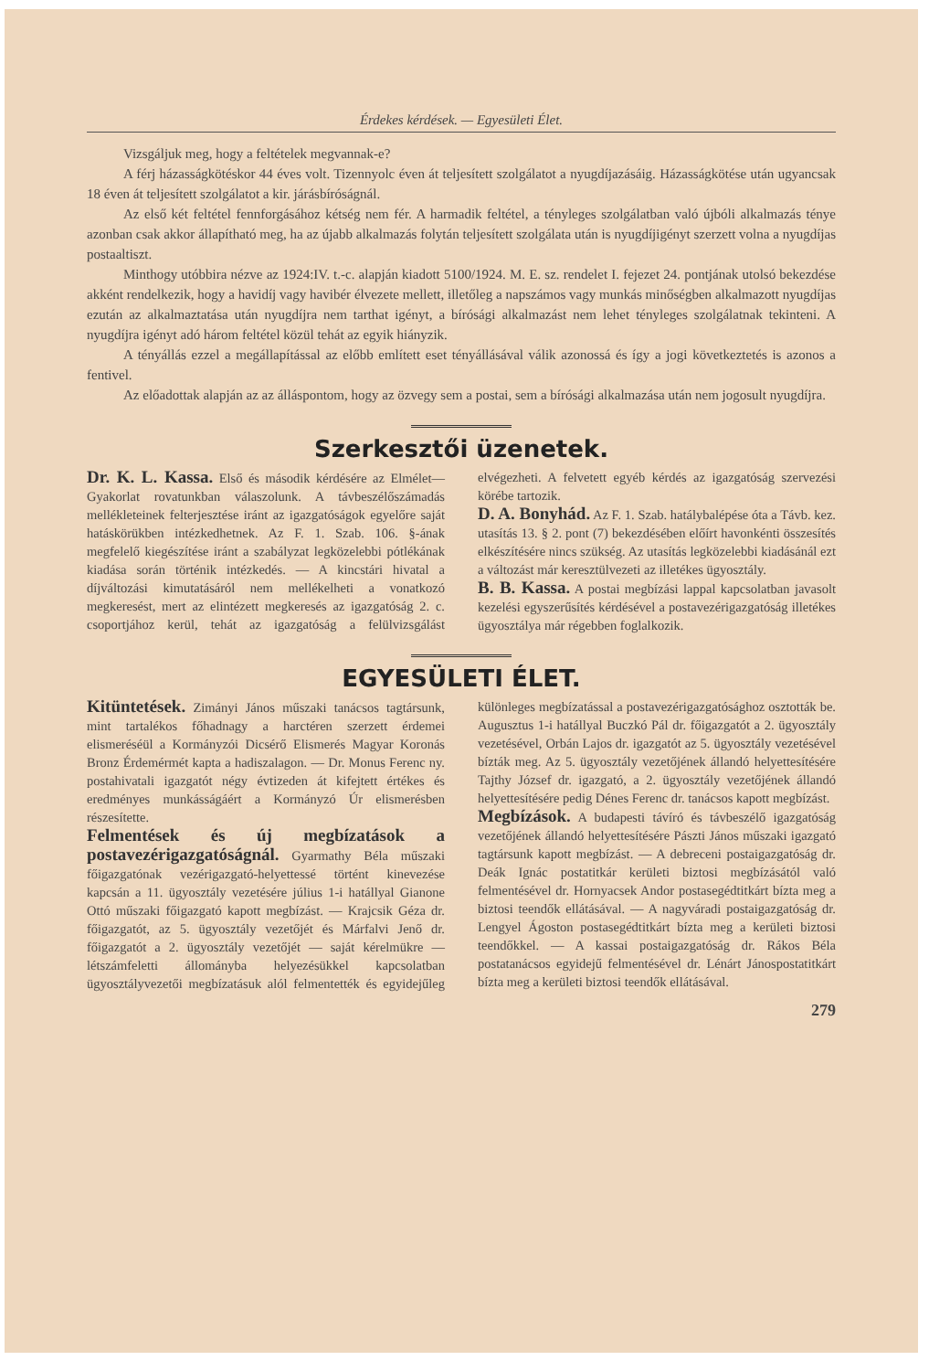Érdekes kérdések. — Egyesületi Élet.
Vizsgáljuk meg, hogy a feltételek megvannak-e?
A férj házasságkötéskor 44 éves volt. Tizennyolc éven át teljesített szolgálatot a nyugdíjazásáig. Házasságkötése után ugyancsak 18 éven át teljesített szolgálatot a kir. járásbíróságnál.
Az első két feltétel fennforgásához kétség nem fér. A harmadik feltétel, a tényleges szolgálatban való újbóli alkalmazás ténye azonban csak akkor állapítható meg, ha az újabb alkalmazás folytán teljesített szolgálata után is nyugdíjigényt szerzett volna a nyugdíjas postaaltiszt.
Minthogy utóbbira nézve az 1924:IV. t.-c. alapján kiadott 5100/1924. M. E. sz. rendelet I. fejezet 24. pontjának utolsó bekezdése akként rendelkezik, hogy a havidíj vagy havibér élvezete mellett, illetőleg a napszámos vagy munkás minőségben alkalmazott nyugdíjas ezután az alkalmaztatása után nyugdíjra nem tarthat igényt, a bírósági alkalmazást nem lehet tényleges szolgálatnak tekinteni. A nyugdíjra igényt adó három feltétel közül tehát az egyik hiányzik.
A tényállás ezzel a megállapítással az előbb említett eset tényállásával válik azonossá és így a jogi következtetés is azonos a fentivel.
Az előadottak alapján az az álláspontom, hogy az özvegy sem a postai, sem a bírósági alkalmazása után nem jogosult nyugdíjra.
Szerkesztői üzenetek.
Dr. K. L. Kassa. Első és második kérdésére az Elmélet—Gyakorlat rovatunkban válaszolunk. A távbeszélőszámadás mellékleteinek felterjesztése iránt az igazgatóságok egyelőre saját hatáskörükben intézkedhetnek. Az F. 1. Szab. 106. §-ának megfelelő kiegészítése iránt a szabályzat legközelebbi pótlékának kiadása során történik intézkedés. — A kincstári hivatal a díjváltozási kimutatásáról nem mellékelheti a vonatkozó megkeresést, mert az elintézett megkeresés az igazgatóság 2. c. csoportjához kerül, tehát az igazgatóság a felülvizsgálást elvégezheti. A felvetett egyéb kérdés az igazgatóság szervezési körébe tartozik.
D. A. Bonyhád. Az F. 1. Szab. hatálybalépése óta a Távb. kez. utasítás 13. § 2. pont (7) bekezdésében előírt havonkénti összesítés elkészítésére nincs szükség. Az utasítás legközelebbi kiadásánál ezt a változást már keresztülvezeti az illetékes ügyosztály.
B. B. Kassa. A postai megbízási lappal kapcsolatban javasolt kezelési egyszerűsítés kérdésével a postavezérigazgatóság illetékes ügyosztálya már régebben foglalkozik.
EGYESÜLETI ÉLET.
Kitüntetések. Zimányi János műszaki tanácsos tagtársunk, mint tartalékos főhadnagy a harctéren szerzett érdemei elismeréséül a Kormányzói Dicsérő Elismerés Magyar Koronás Bronz Érdemérmét kapta a hadiszalagon. — Dr. Monus Ferenc ny. postahivatali igazgatót négy évtizeden át kifejtett értékes és eredményes munkásságáért a Kormányzó Úr elismerésben részesítette.
Felmentések és új megbízatások a postavezérigazgatóságnál. Gyarmathy Béla műszaki főigazgatónak vezérigazgató-helyettessé történt kinevezése kapcsán a 11. ügyosztály vezetésére július 1-i hatállyal Gianone Ottó műszaki főigazgató kapott megbízást. — Krajcsik Géza dr. főigazgatót, az 5. ügyosztály vezetőjét és Márfalvi Jenő dr. főigazgatót a 2. ügyosztály vezetőjét — saját kérelmükre — létszámfeletti állományba helyezésükkel kapcsolatban ügyosztályvezetői megbízatásuk alól felmentették és egyidejűleg különleges megbízatással a postavezérigazgatósághoz osztották be. Augusztus 1-i hatállyal Buczkó Pál dr. főigazgatót a 2. ügyosztály vezetésével, Orbán Lajos dr. igazgatót az 5. ügyosztály vezetésével bízták meg. Az 5. ügyosztály vezetőjének állandó helyettesítésére Tajthy József dr. igazgató, a 2. ügyosztály vezetőjének állandó helyettesítésére pedig Dénes Ferenc dr. tanácsos kapott megbízást.
Megbízások. A budapesti távíró és távbeszélő igazgatóság vezetőjének állandó helyettesítésére Pászti János műszaki igazgató tagtársunk kapott megbízást. — A debreceni postaigazgatóság dr. Deák Ignác postatitkár kerületi biztosi megbízásától való felmentésével dr. Hornyacsek Andor postasegédtitkárt bízta meg a biztosi teendők ellátásával. — A nagyváradi postaigazgatóság dr. Lengyel Ágoston postasegédtitkárt bízta meg a kerületi biztosi teendőkkel. — A kassai postaigazgatóság dr. Rákos Béla postatanácsos egyidejű felmentésével dr. Lénárt Jánospostatitkárt bízta meg a kerületi biztosi teendők ellátásával.
279